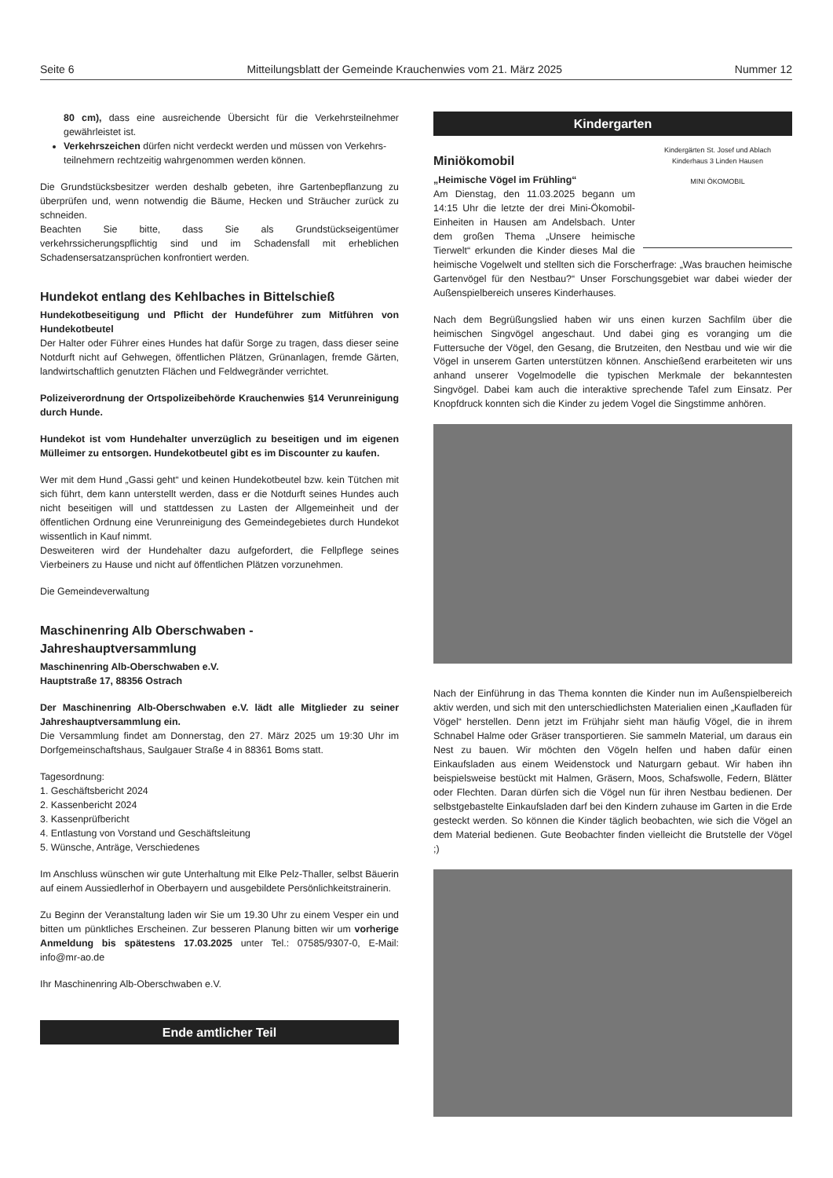Seite 6 Mitteilungsblatt der Gemeinde Krauchenwies vom 21. März 2025 Nummer 12
80 cm), dass eine ausreichende Übersicht für die Verkehrsteilnehmer gewährleistet ist.
Verkehrszeichen dürfen nicht verdeckt werden und müssen von Verkehrs- teilnehmern rechtzeitig wahrgenommen werden können.
Die Grundstücksbesitzer werden deshalb gebeten, ihre Gartenbepflanzung zu überprüfen und, wenn notwendig die Bäume, Hecken und Sträucher zurück zu schneiden.
Beachten Sie bitte, dass Sie als Grundstückseigentümer verkehrssicherungspflichtig sind und im Schadensfall mit erheblichen Schadensersatzansprüchen konfrontiert werden.
Hundekot entlang des Kehlbaches in Bittelschieß
Hundekotbeseitigung und Pflicht der Hundeführer zum Mitführen von Hundekotbeutel
Der Halter oder Führer eines Hundes hat dafür Sorge zu tragen, dass dieser seine Notdurft nicht auf Gehwegen, öffentlichen Plätzen, Grünanlagen, fremde Gärten, landwirtschaftlich genutzten Flächen und Feldwegränder verrichtet.
Polizeiverordnung der Ortspolizeibehörde Krauchenwies §14 Verunreinigung durch Hunde.
Hundekot ist vom Hundehalter unverzüglich zu beseitigen und im eigenen Mülleimer zu entsorgen. Hundekotbeutel gibt es im Discounter zu kaufen.
Wer mit dem Hund „Gassi geht“ und keinen Hundekotbeutel bzw. kein Tütchen mit sich führt, dem kann unterstellt werden, dass er die Notdurft seines Hundes auch nicht beseitigen will und stattdessen zu Lasten der Allgemeinheit und der öffentlichen Ordnung eine Verunreinigung des Gemeindegebietes durch Hundekot wissentlich in Kauf nimmt.
Desweiteren wird der Hundehalter dazu aufgefordert, die Fellpflege seines Vierbeiners zu Hause und nicht auf öffentlichen Plätzen vorzunehmen.
Die Gemeindeverwaltung
Maschinenring Alb Oberschwaben - Jahreshauptversammlung
Maschinenring Alb-Oberschwaben e.V.
Hauptstraße 17, 88356 Ostrach
Der Maschinenring Alb-Oberschwaben e.V. lädt alle Mitglieder zu seiner Jahreshauptversammlung ein.
Die Versammlung findet am Donnerstag, den 27. März 2025 um 19:30 Uhr im Dorfgemeinschaftshaus, Saulgauer Straße 4 in 88361 Boms statt.
Tagesordnung:
1. Geschäftsbericht 2024
2. Kassenbericht 2024
3. Kassenprüfbericht
4. Entlastung von Vorstand und Geschäftsleitung
5. Wünsche, Anträge, Verschiedenes
Im Anschluss wünschen wir gute Unterhaltung mit Elke Pelz-Thaller, selbst Bäuerin auf einem Aussiedlerhof in Oberbayern und ausgebildete Persönlichkeitstrainerin.
Zu Beginn der Veranstaltung laden wir Sie um 19.30 Uhr zu einem Vesper ein und bitten um pünktliches Erscheinen. Zur besseren Planung bitten wir um vorherige Anmeldung bis spätestens 17.03.2025 unter Tel.: 07585/9307-0, E-Mail: info@mr-ao.de
Ihr Maschinenring Alb-Oberschwaben e.V.
Ende amtlicher Teil
Kindergarten
Kindergärten St. Josef und Ablach
Kinderhaus 3 Linden Hausen
MINI ÖKOMOBIL
Miniökomobil
„Heimische Vögel im Frühling“
Am Dienstag, den 11.03.2025 begann um 14:15 Uhr die letzte der drei Mini-Ökomobil-Einheiten in Hausen am Andelsbach. Unter dem großen Thema „Unsere heimische Tierwelt“ erkunden die Kinder dieses Mal die heimische Vogelwelt und stellten sich die Forscherfrage: „Was brauchen heimische Gartenvögel für den Nestbau?“ Unser Forschungsgebiet war dabei wieder der Außenspielbereich unseres Kinderhauses.
Nach dem Begrüßungslied haben wir uns einen kurzen Sachfilm über die heimischen Singvögel angeschaut. Und dabei ging es voranging um die Futtersuche der Vögel, den Gesang, die Brutzeiten, den Nestbau und wie wir die Vögel in unserem Garten unterstützen können. Anschießend erarbeiteten wir uns anhand unserer Vogelmodelle die typischen Merkmale der bekanntesten Singvögel. Dabei kam auch die interaktive sprechende Tafel zum Einsatz. Per Knopfdruck konnten sich die Kinder zu jedem Vogel die Singstimme anhören.
Nach der Einführung in das Thema konnten die Kinder nun im Außenspielbereich aktiv werden, und sich mit den unterschiedlichsten Materialien einen „Kaufladen für Vögel“ herstellen. Denn jetzt im Frühjahr sieht man häufig Vögel, die in ihrem Schnabel Halme oder Gräser transportieren. Sie sammeln Material, um daraus ein Nest zu bauen. Wir möchten den Vögeln helfen und haben dafür einen Einkaufsladen aus einem Weidenstock und Naturgarn gebaut. Wir haben ihn beispielsweise bestückt mit Halmen, Gräsern, Moos, Schafswolle, Federn, Blätter oder Flechten. Daran dürfen sich die Vögel nun für ihren Nestbau bedienen. Der selbstgebastelte Einkaufsladen darf bei den Kindern zuhause im Garten in die Erde gesteckt werden. So können die Kinder täglich beobachten, wie sich die Vögel an dem Material bedienen. Gute Beobachter finden vielleicht die Brutstelle der Vögel ;)